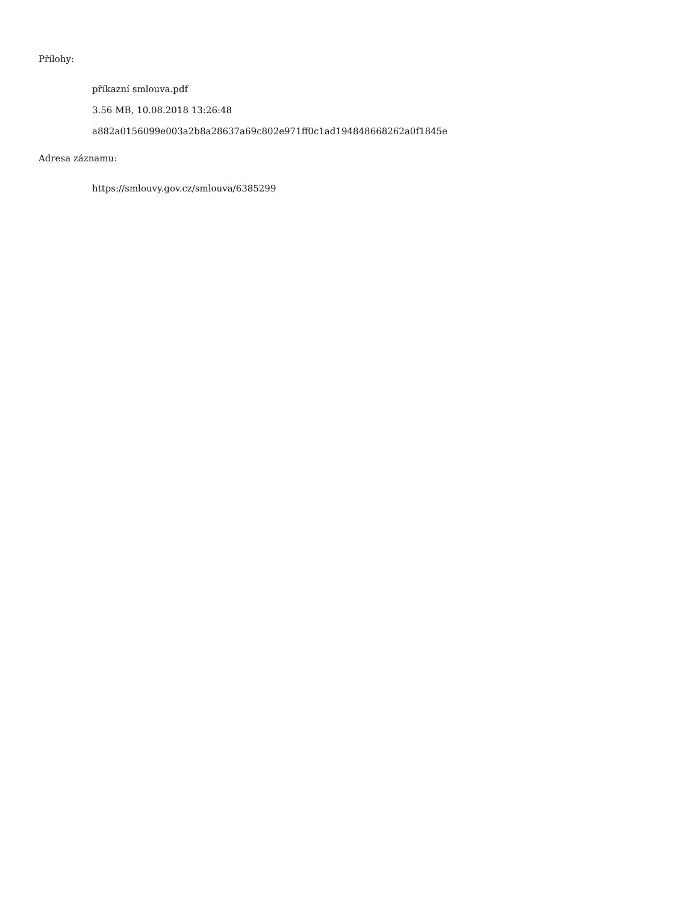Přílohy:
příkazní smlouva.pdf
3.56 MB, 10.08.2018 13:26:48
a882a0156099e003a2b8a28637a69c802e971ff0c1ad194848668262a0f1845e
Adresa záznamu:
https://smlouvy.gov.cz/smlouva/6385299